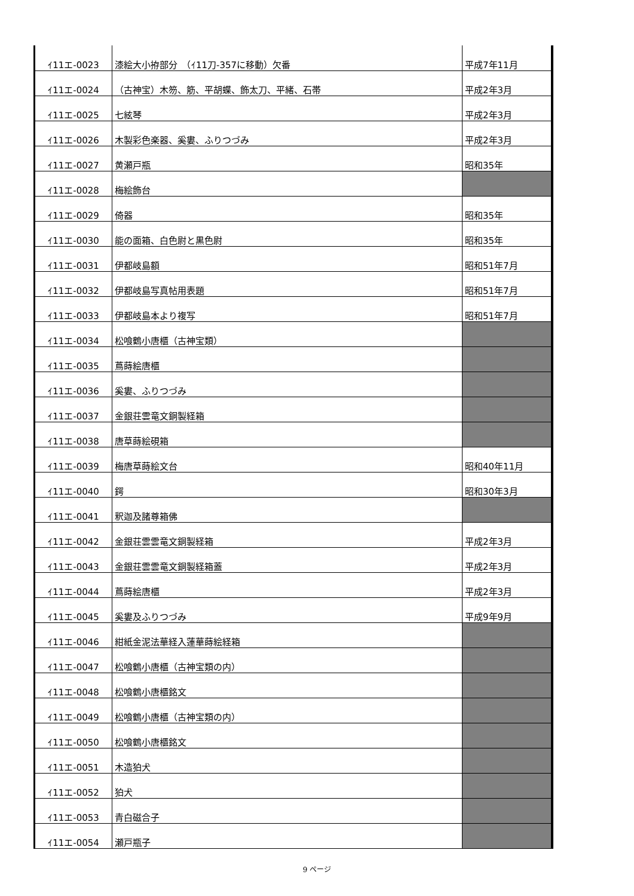| ｲ11エ-0023 | 漆絵大小拵部分 （ｲ11刀-357に移動）欠番 | 平成7年11月 |
| ｲ11エ-0024 | （古神宝）木笏、筋、平胡蝶、飾太刀、平緒、石帯 | 平成2年3月 |
| ｲ11エ-0025 | 七絃琴 | 平成2年3月 |
| ｲ11エ-0026 | 木製彩色楽器、奚婁、ふりつづみ | 平成2年3月 |
| ｲ11エ-0027 | 黄瀬戸瓶 | 昭和35年 |
| ｲ11エ-0028 | 梅絵飾台 | |
| ｲ11エ-0029 | 倚器 | 昭和35年 |
| ｲ11エ-0030 | 能の面箱、白色尉と黒色尉 | 昭和35年 |
| ｲ11エ-0031 | 伊都岐島額 | 昭和51年7月 |
| ｲ11エ-0032 | 伊都岐島写真帖用表題 | 昭和51年7月 |
| ｲ11エ-0033 | 伊都岐島本より複写 | 昭和51年7月 |
| ｲ11エ-0034 | 松喰鶴小唐櫃（古神宝類） | |
| ｲ11エ-0035 | 蔦蒔絵唐櫃 | |
| ｲ11エ-0036 | 奚婁、ふりつづみ | |
| ｲ11エ-0037 | 金銀荘雲竜文銅製経箱 | |
| ｲ11エ-0038 | 唐草蒔絵硯箱 | |
| ｲ11エ-0039 | 梅唐草蒔絵文台 | 昭和40年11月 |
| ｲ11エ-0040 | 鍔 | 昭和30年3月 |
| ｲ11エ-0041 | 釈迦及諸尊箱佛 | |
| ｲ11エ-0042 | 金銀荘雲雲竜文銅製経箱 | 平成2年3月 |
| ｲ11エ-0043 | 金銀荘雲雲竜文銅製経箱蓋 | 平成2年3月 |
| ｲ11エ-0044 | 蔦蒔絵唐櫃 | 平成2年3月 |
| ｲ11エ-0045 | 奚婁及ふりつづみ | 平成9年9月 |
| ｲ11エ-0046 | 紺紙金泥法華経入蓮華蒔絵経箱 | |
| ｲ11エ-0047 | 松喰鶴小唐櫃（古神宝類の内） | |
| ｲ11エ-0048 | 松喰鶴小唐櫃銘文 | |
| ｲ11エ-0049 | 松喰鶴小唐櫃（古神宝類の内） | |
| ｲ11エ-0050 | 松喰鶴小唐櫃銘文 | |
| ｲ11エ-0051 | 木造狛犬 | |
| ｲ11エ-0052 | 狛犬 | |
| ｲ11エ-0053 | 青白磁合子 | |
| ｲ11エ-0054 | 瀬戸瓶子 | |
9 ページ